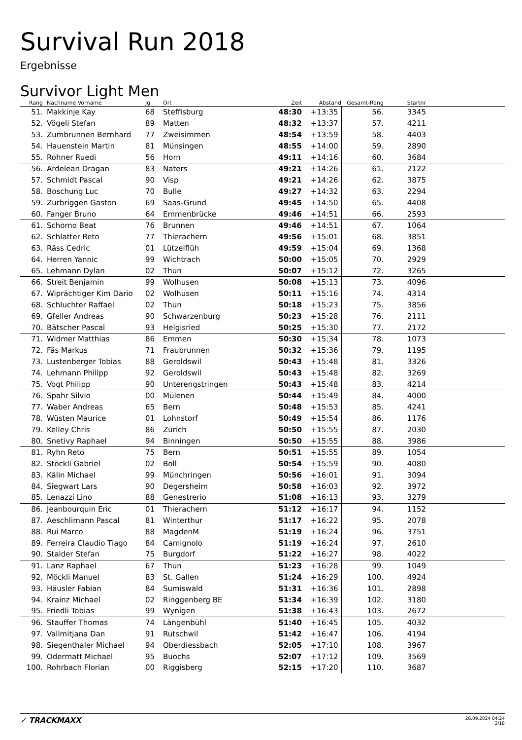Survival Run 2018
Ergebnisse
Survivor Light Men
| Rang | | Nachname Vorname | Jg | Ort | Zeit | Abstand | Gesamt-Rang | Startnr | |
| --- | --- | --- | --- | --- | --- | --- | --- | --- | --- |
| 51. | | Makkinje Kay | 68 | Steffisburg | 48:30 | +13:35 | 56. | 3345 | |
| 52. | | Vögeli Stefan | 89 | Matten | 48:32 | +13:37 | 57. | 4211 | |
| 53. | | Zumbrunnen Bernhard | 77 | Zweisimmen | 48:54 | +13:59 | 58. | 4403 | |
| 54. | | Hauenstein Martin | 81 | Münsingen | 48:55 | +14:00 | 59. | 2890 | |
| 55. | | Rohner Ruedi | 56 | Horn | 49:11 | +14:16 | 60. | 3684 | |
| 56. | | Ardelean Dragan | 83 | Naters | 49:21 | +14:26 | 61. | 2122 | |
| 57. | | Schmidt Pascal | 90 | Visp | 49:21 | +14:26 | 62. | 3875 | |
| 58. | | Boschung Luc | 70 | Bulle | 49:27 | +14:32 | 63. | 2294 | |
| 59. | | Zurbriggen Gaston | 69 | Saas-Grund | 49:45 | +14:50 | 65. | 4408 | |
| 60. | | Fanger Bruno | 64 | Emmenbrücke | 49:46 | +14:51 | 66. | 2593 | |
| 61. | | Schorno Beat | 76 | Brunnen | 49:46 | +14:51 | 67. | 1064 | |
| 62. | | Schlatter Reto | 77 | Thierachern | 49:56 | +15:01 | 68. | 3851 | |
| 63. | | Räss Cedric | 01 | Lützelflüh | 49:59 | +15:04 | 69. | 1368 | |
| 64. | | Herren Yannic | 99 | Wichtrach | 50:00 | +15:05 | 70. | 2929 | |
| 65. | | Lehmann Dylan | 02 | Thun | 50:07 | +15:12 | 72. | 3265 | |
| 66. | | Streit Benjamin | 99 | Wolhusen | 50:08 | +15:13 | 73. | 4096 | |
| 67. | | Wiprächtiger Kim Dario | 02 | Wolhusen | 50:11 | +15:16 | 74. | 4314 | |
| 68. | | Schluchter Raffael | 02 | Thun | 50:18 | +15:23 | 75. | 3856 | |
| 69. | | Gfeller Andreas | 90 | Schwarzenburg | 50:23 | +15:28 | 76. | 2111 | |
| 70. | | Bätscher Pascal | 93 | Helgisried | 50:25 | +15:30 | 77. | 2172 | |
| 71. | | Widmer Matthias | 86 | Emmen | 50:30 | +15:34 | 78. | 1073 | |
| 72. | | Fäs Markus | 71 | Fraubrunnen | 50:32 | +15:36 | 79. | 1195 | |
| 73. | | Lustenberger Tobias | 88 | Geroldswil | 50:43 | +15:48 | 81. | 3326 | |
| 74. | | Lehmann Philipp | 92 | Geroldswil | 50:43 | +15:48 | 82. | 3269 | |
| 75. | | Vogt Philipp | 90 | Unterengstringen | 50:43 | +15:48 | 83. | 4214 | |
| 76. | | Spahr Silvio | 00 | Mülenen | 50:44 | +15:49 | 84. | 4000 | |
| 77. | | Waber Andreas | 65 | Bern | 50:48 | +15:53 | 85. | 4241 | |
| 78. | | Wüsten Maurice | 01 | Lohnstorf | 50:49 | +15:54 | 86. | 1176 | |
| 79. | | Kelley Chris | 86 | Zürich | 50:50 | +15:55 | 87. | 2030 | |
| 80. | | Snetivy Raphael | 94 | Binningen | 50:50 | +15:55 | 88. | 3986 | |
| 81. | | Ryhn Reto | 75 | Bern | 50:51 | +15:55 | 89. | 1054 | |
| 82. | | Stöckli Gabriel | 02 | Boll | 50:54 | +15:59 | 90. | 4080 | |
| 83. | | Kälin Michael | 99 | Münchringen | 50:56 | +16:01 | 91. | 3094 | |
| 84. | | Siegwart Lars | 90 | Degersheim | 50:58 | +16:03 | 92. | 3972 | |
| 85. | | Lenazzi Lino | 88 | Genestrerio | 51:08 | +16:13 | 93. | 3279 | |
| 86. | | Jeanbourquin Eric | 01 | Thierachern | 51:12 | +16:17 | 94. | 1152 | |
| 87. | | Aeschlimann Pascal | 81 | Winterthur | 51:17 | +16:22 | 95. | 2078 | |
| 88. | | Rui Marco | 88 | MagdenM | 51:19 | +16:24 | 96. | 3751 | |
| 89. | | Ferreira Claudio Tiago | 84 | Camignolo | 51:19 | +16:24 | 97. | 2610 | |
| 90. | | Stalder Stefan | 75 | Burgdorf | 51:22 | +16:27 | 98. | 4022 | |
| 91. | | Lanz Raphael | 67 | Thun | 51:23 | +16:28 | 99. | 1049 | |
| 92. | | Möckli Manuel | 83 | St. Gallen | 51:24 | +16:29 | 100. | 4924 | |
| 93. | | Häusler Fabian | 84 | Sumiswald | 51:31 | +16:36 | 101. | 2898 | |
| 94. | | Krainz Michael | 02 | Ringgenberg BE | 51:34 | +16:39 | 102. | 3180 | |
| 95. | | Friedli Tobias | 99 | Wynigen | 51:38 | +16:43 | 103. | 2672 | |
| 96. | | Stauffer Thomas | 74 | Längenbühl | 51:40 | +16:45 | 105. | 4032 | |
| 97. | | Vallmitjana Dan | 91 | Rutschwil | 51:42 | +16:47 | 106. | 4194 | |
| 98. | | Siegenthaler Michael | 94 | Oberdiessbach | 52:05 | +17:10 | 108. | 3967 | |
| 99. | | Odermatt Michael | 95 | Buochs | 52:07 | +17:12 | 109. | 3569 | |
| 100. | | Rohrbach Florian | 00 | Riggisberg | 52:15 | +17:20 | 110. | 3687 | |
✓ TRACKMAXX
28.09.2024 04:24
2/18